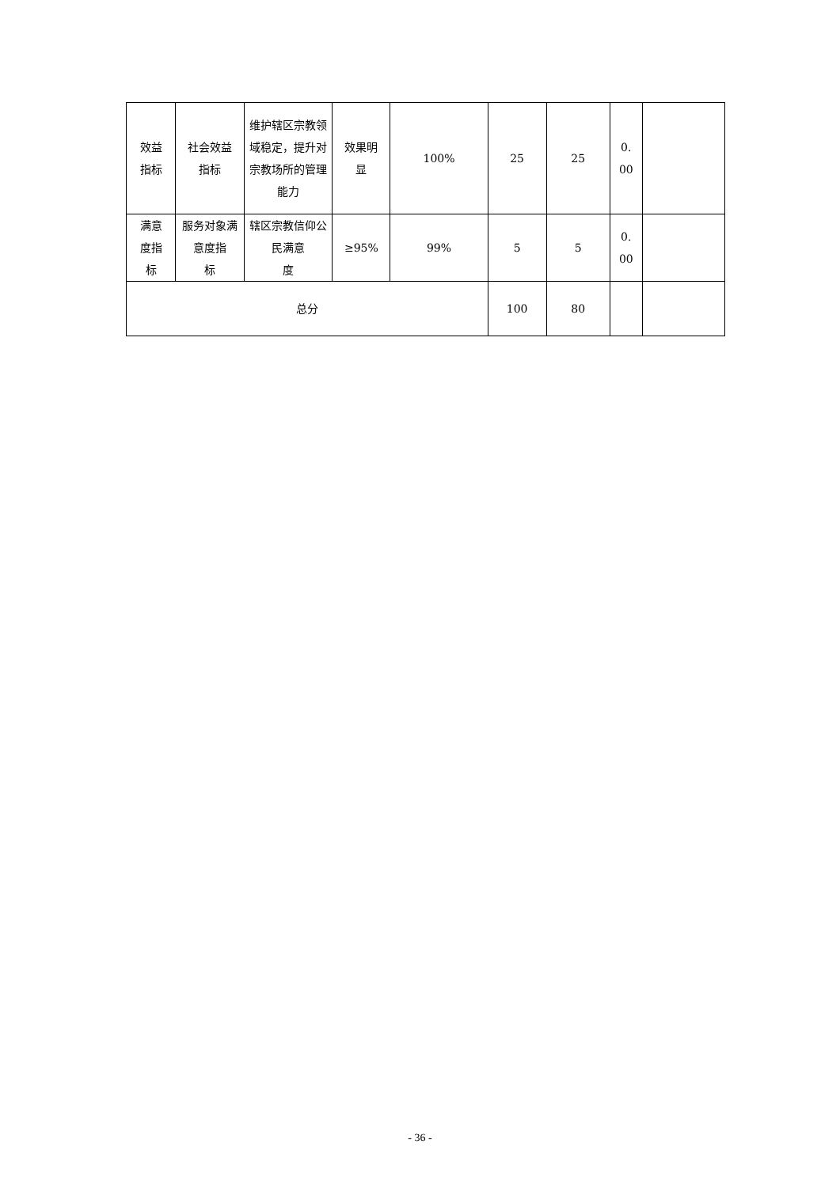| 效益 指标 | 社会效益 指标 | 维护辖区宗教领域稳定，提升对宗教场所的管理能力 | 效果明 显 | 100% | 25 | 25 | 0. 00 | |
| 满意 度指 标 | 服务对象满意度指 标 | 辖区宗教信仰公民满意 度 | ≥95% | 99% | 5 | 5 | 0. 00 | |
| 总分 | | | | | 100 | 80 | | |
- 36 -